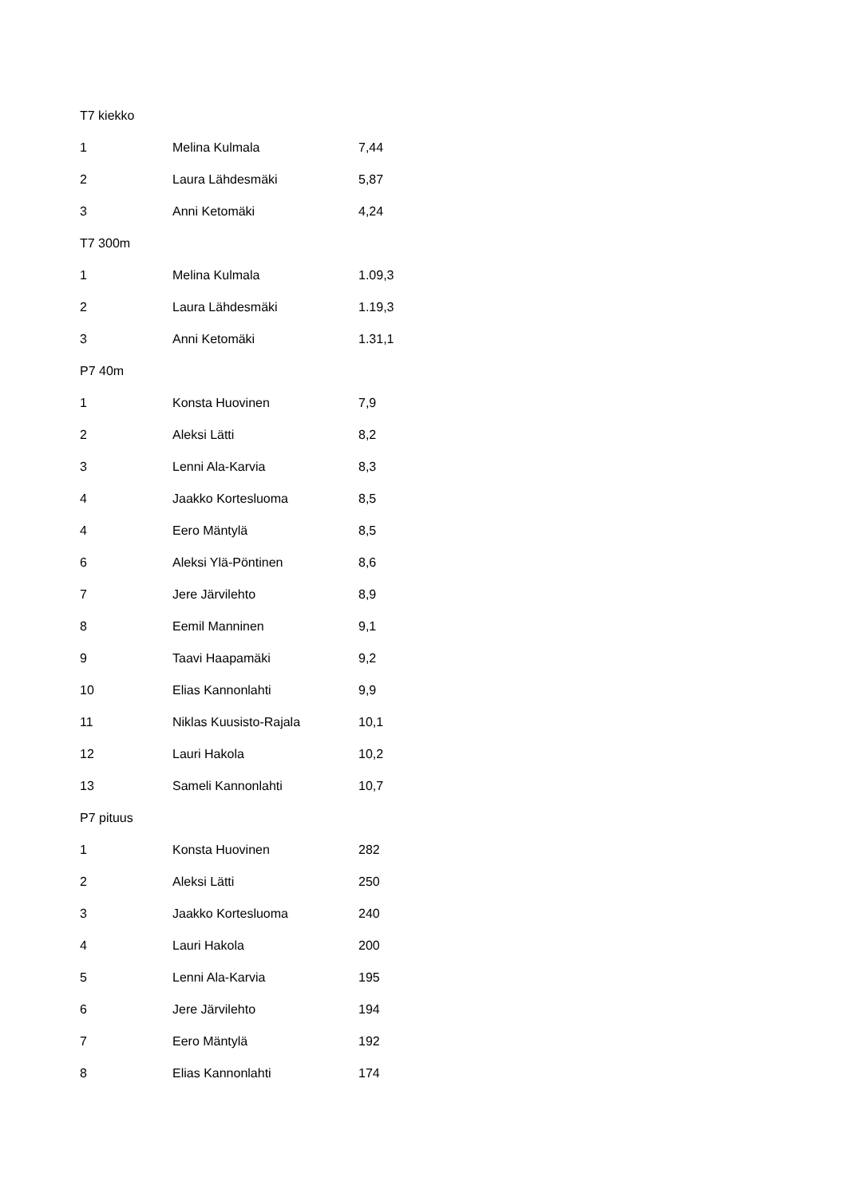| T7 kiekko | | |
| 1 | Melina Kulmala | 7,44 |
| 2 | Laura Lähdesmäki | 5,87 |
| 3 | Anni Ketomäki | 4,24 |
| T7 300m | | |
| 1 | Melina Kulmala | 1.09,3 |
| 2 | Laura Lähdesmäki | 1.19,3 |
| 3 | Anni Ketomäki | 1.31,1 |
| P7 40m | | |
| 1 | Konsta Huovinen | 7,9 |
| 2 | Aleksi Lätti | 8,2 |
| 3 | Lenni Ala-Karvia | 8,3 |
| 4 | Jaakko Kortesluoma | 8,5 |
| 4 | Eero Mäntylä | 8,5 |
| 6 | Aleksi Ylä-Pöntinen | 8,6 |
| 7 | Jere Järvilehto | 8,9 |
| 8 | Eemil Manninen | 9,1 |
| 9 | Taavi Haapamäki | 9,2 |
| 10 | Elias Kannonlahti | 9,9 |
| 11 | Niklas Kuusisto-Rajala | 10,1 |
| 12 | Lauri Hakola | 10,2 |
| 13 | Sameli Kannonlahti | 10,7 |
| P7 pituus | | |
| 1 | Konsta Huovinen | 282 |
| 2 | Aleksi Lätti | 250 |
| 3 | Jaakko Kortesluoma | 240 |
| 4 | Lauri Hakola | 200 |
| 5 | Lenni Ala-Karvia | 195 |
| 6 | Jere Järvilehto | 194 |
| 7 | Eero Mäntylä | 192 |
| 8 | Elias Kannonlahti | 174 |